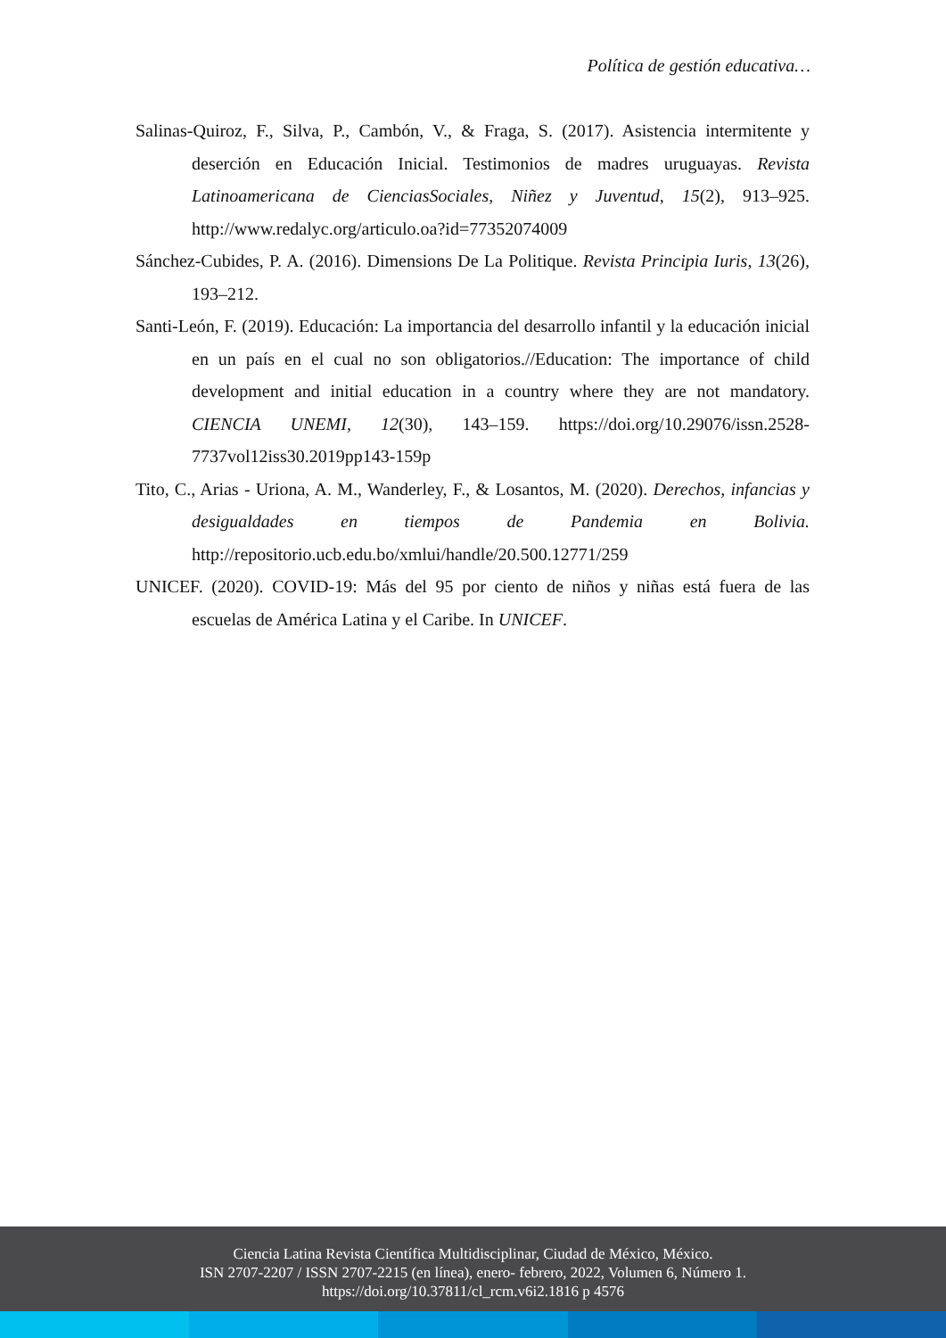Política de gestión educativa…
Salinas-Quiroz, F., Silva, P., Cambón, V., & Fraga, S. (2017). Asistencia intermitente y deserción en Educación Inicial. Testimonios de madres uruguayas. Revista Latinoamericana de CienciasSociales, Niñez y Juventud, 15(2), 913–925. http://www.redalyc.org/articulo.oa?id=77352074009
Sánchez-Cubides, P. A. (2016). Dimensions De La Politique. Revista Principia Iuris, 13(26), 193–212.
Santi-León, F. (2019). Educación: La importancia del desarrollo infantil y la educación inicial en un país en el cual no son obligatorios.//Education: The importance of child development and initial education in a country where they are not mandatory. CIENCIA UNEMI, 12(30), 143–159. https://doi.org/10.29076/issn.2528-7737vol12iss30.2019pp143-159p
Tito, C., Arias - Uriona, A. M., Wanderley, F., & Losantos, M. (2020). Derechos, infancias y desigualdades en tiempos de Pandemia en Bolivia. http://repositorio.ucb.edu.bo/xmlui/handle/20.500.12771/259
UNICEF. (2020). COVID-19: Más del 95 por ciento de niños y niñas está fuera de las escuelas de América Latina y el Caribe. In UNICEF.
Ciencia Latina Revista Científica Multidisciplinar, Ciudad de México, México.
ISN 2707-2207 / ISSN 2707-2215 (en línea), enero- febrero, 2022, Volumen 6, Número 1.
https://doi.org/10.37811/cl_rcm.v6i2.1816 p 4576